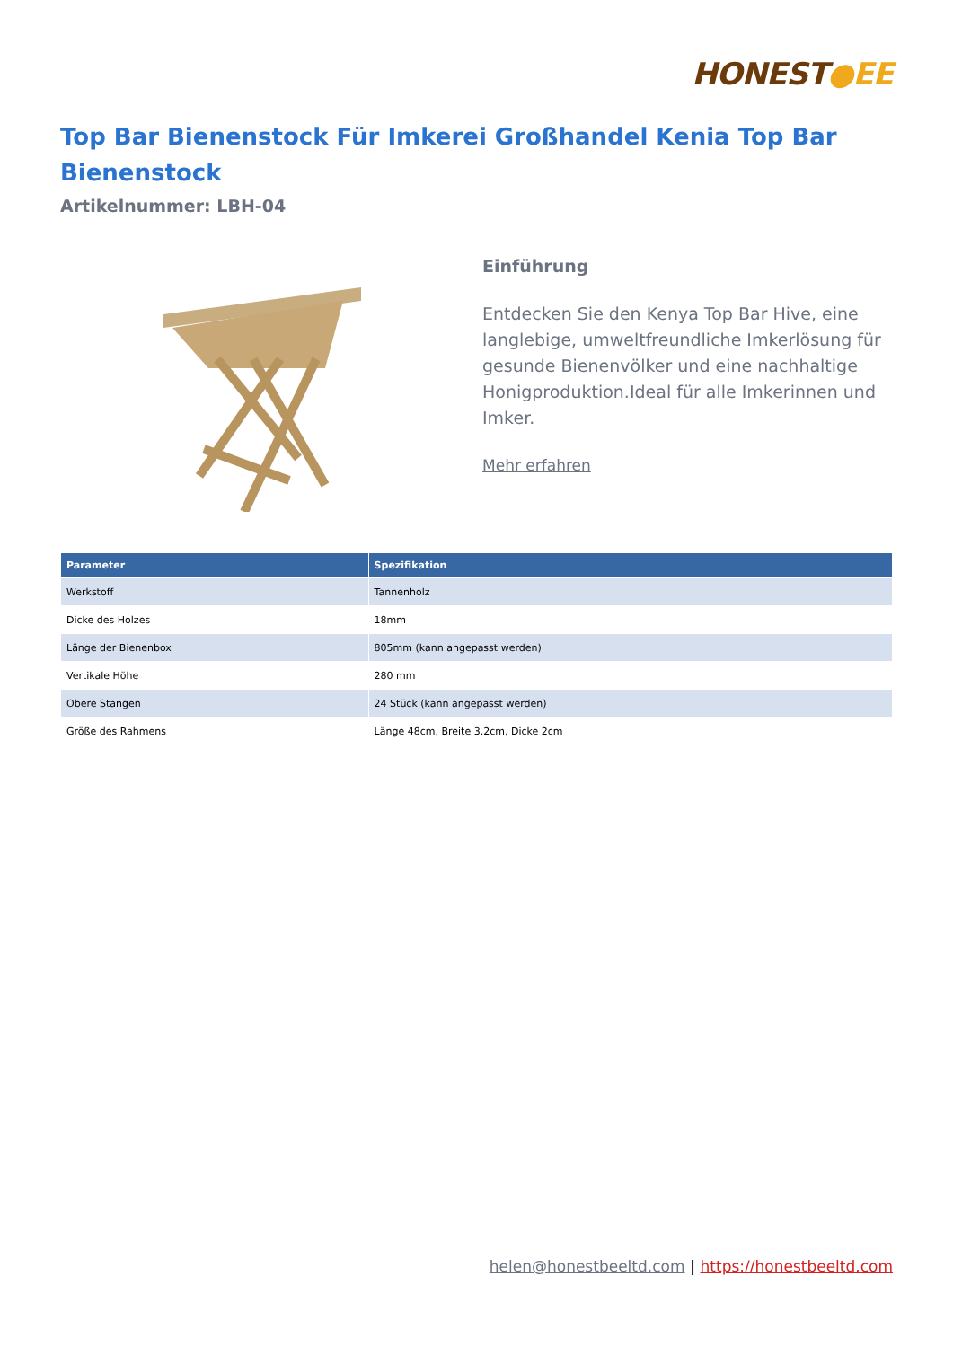HONEST●EE
Top Bar Bienenstock Für Imkerei Großhandel Kenia Top Bar Bienenstock
Artikelnummer: LBH-04
Einführung
Entdecken Sie den Kenya Top Bar Hive, eine langlebige, umweltfreundliche Imkerlösung für gesunde Bienenvölker und eine nachhaltige Honigproduktion.Ideal für alle Imkerinnen und Imker.
Mehr erfahren
| Parameter | Spezifikation |
| --- | --- |
| Werkstoff | Tannenholz |
| Dicke des Holzes | 18mm |
| Länge der Bienenbox | 805mm (kann angepasst werden) |
| Vertikale Höhe | 280 mm |
| Obere Stangen | 24 Stück (kann angepasst werden) |
| Größe des Rahmens | Länge 48cm, Breite 3.2cm, Dicke 2cm |
helen@honestbeeltd.com | https://honestbeeltd.com